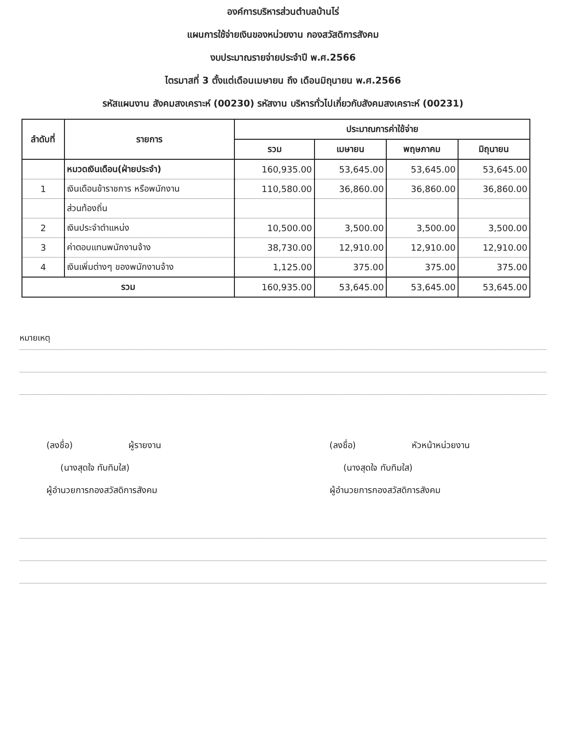องค์การบริหารส่วนตำบลบ้านไร่
แผนการใช้จ่ายเงินของหน่วยงาน กองสวัสดิการสังคม
งบประมาณรายจ่ายประจำปี พ.ศ.2566
ไตรมาสที่ 3 ตั้งแต่เดือนเมษายน ถึง เดือนมิถุนายน พ.ศ.2566
รหัสแผนงาน สังคมสงเคราะห์ (00230) รหัสงาน บริหารทั่วไปเกี่ยวกับสังคมสงเคราะห์ (00231)
| ลำดับที่ | รายการ | ประมาณการค่าใช้จ่าย | | | |
| --- | --- | --- | --- | --- | --- |
| | | รวม | เมษายน | พฤษภาคม | มิถุนายน |
| | หมวดเงินเดือน(ฝ่ายประจำ) | 160,935.00 | 53,645.00 | 53,645.00 | 53,645.00 |
| 1 | เงินเดือนข้าราชการ หรือพนักงาน | 110,580.00 | 36,860.00 | 36,860.00 | 36,860.00 |
| | ส่วนท้องถิ่น | | | | |
| 2 | เงินประจำตำแหน่ง | 10,500.00 | 3,500.00 | 3,500.00 | 3,500.00 |
| 3 | ค่าตอบแทนพนักงานจ้าง | 38,730.00 | 12,910.00 | 12,910.00 | 12,910.00 |
| 4 | เงินเพิ่มต่างๆ ของพนักงานจ้าง | 1,125.00 | 375.00 | 375.00 | 375.00 |
| รวม | | 160,935.00 | 53,645.00 | 53,645.00 | 53,645.00 |
หมายเหตุ
(ลงชื่อ) ผู้รายงาน
(นางสุดใจ ทับทิมใส)
ผู้อำนวยการกองสวัสดิการสังคม
(ลงชื่อ) หัวหน้าหน่วยงาน
(นางสุดใจ ทับทิมใส)
ผู้อำนวยการกองสวัสดิการสังคม